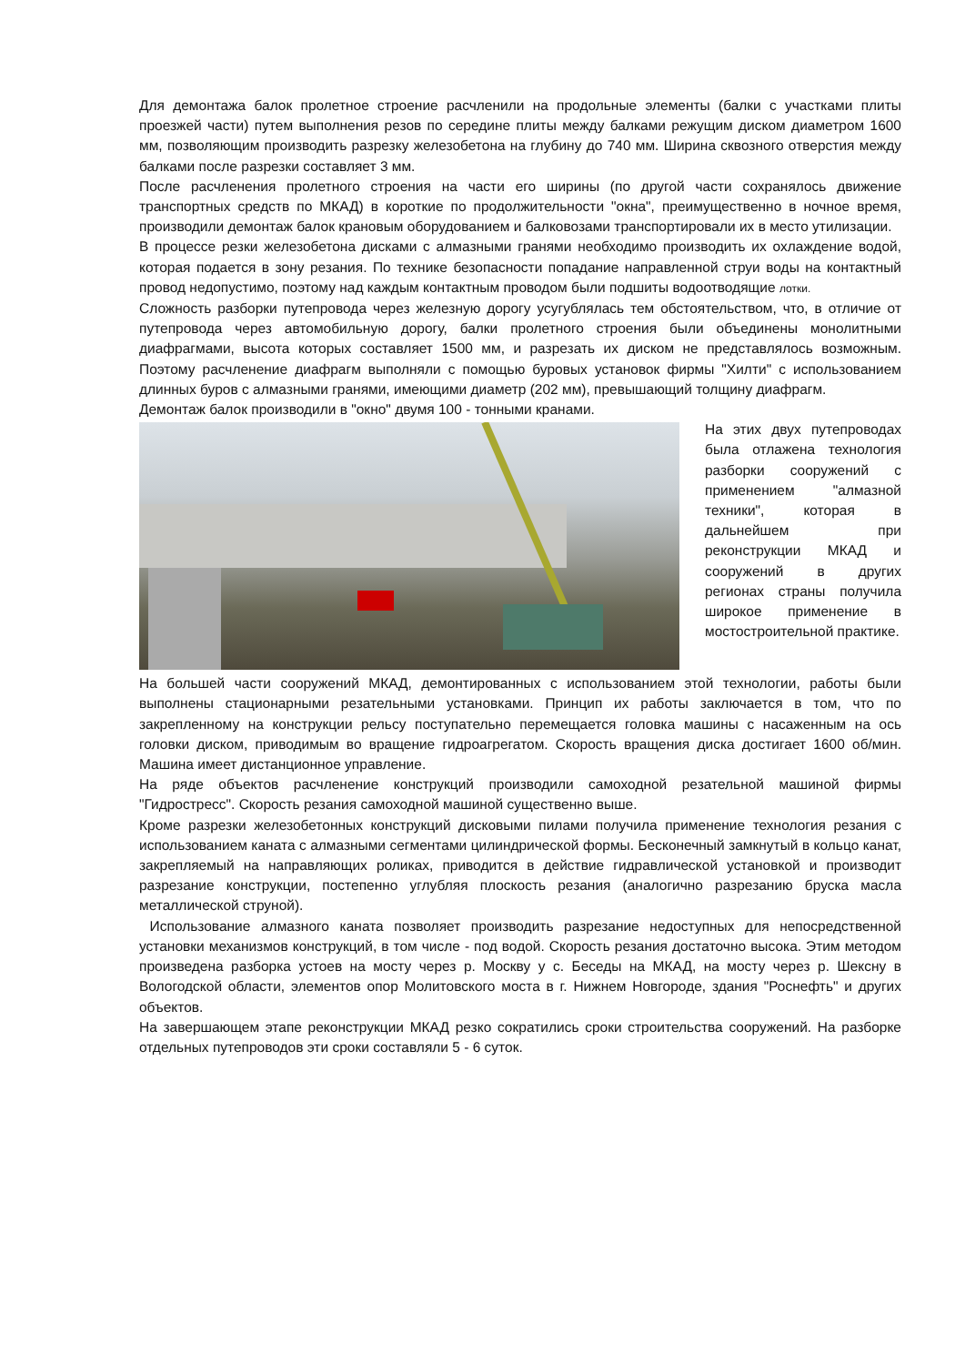Для демонтажа балок пролетное строение расчленили на продольные элементы (балки с участками плиты проезжей части) путем выполнения резов по середине плиты между балками режущим диском диаметром 1600 мм, позволяющим производить разрезку железобетона на глубину до 740 мм. Ширина сквозного отверстия между балками после разрезки составляет 3 мм.
После расчленения пролетного строения на части его ширины (по другой части сохранялось движение транспортных средств по МКАД) в короткие по продолжительности "окна", преимущественно в ночное время, производили демонтаж балок крановым оборудованием и балковозами транспортировали их в место утилизации.
В процессе резки железобетона дисками с алмазными гранями необходимо производить их охлаждение водой, которая подается в зону резания. По технике безопасности попадание направленной струи воды на контактный провод недопустимо, поэтому над каждым контактным проводом были подшиты водоотводящие лотки.
Сложность разборки путепровода через железную дорогу усугублялась тем обстоятельством, что, в отличие от путепровода через автомобильную дорогу, балки пролетного строения были объединены монолитными диафрагмами, высота которых составляет 1500 мм, и разрезать их диском не представлялось возможным. Поэтому расчленение диафрагм выполняли с помощью буровых установок фирмы "Хилти" с использованием длинных буров с алмазными гранями, имеющими диаметр (202 мм), превышающий толщину диафрагм.
Демонтаж балок производили в "окно" двумя 100 - тонными кранами.
На этих двух путепроводах была отлажена технология разборки сооружений с применением "алмазной техники", которая в дальнейшем при реконструкции МКАД и сооружений в других регионах страны получила широкое применение в мостостроительной практике.
На большей части сооружений МКАД, демонтированных с использованием этой технологии, работы были выполнены стационарными резательными установками. Принцип их работы заключается в том, что по закрепленному на конструкции рельсу поступательно перемещается головка машины с насаженным на ось головки диском, приводимым во вращение гидроагрегатом. Скорость вращения диска достигает 1600 об/мин. Машина имеет дистанционное управление.
На ряде объектов расчленение конструкций производили самоходной резательной машиной фирмы "Гидростресс". Скорость резания самоходной машиной существенно выше.
Кроме разрезки железобетонных конструкций дисковыми пилами получила применение технология резания с использованием каната с алмазными сегментами цилиндрической формы. Бесконечный замкнутый в кольцо канат, закрепляемый на направляющих роликах, приводится в действие гидравлической установкой и производит разрезание конструкции, постепенно углубляя плоскость резания (аналогично разрезанию бруска масла металлической струной).
Использование алмазного каната позволяет производить разрезание недоступных для непосредственной установки механизмов конструкций, в том числе - под водой. Скорость резания достаточно высока. Этим методом произведена разборка устоев на мосту через р. Москву у с. Беседы на МКАД, на мосту через р. Шексну в Вологодской области, элементов опор Молитовского моста в г. Нижнем Новгороде, здания "Роснефть" и других объектов.
На завершающем этапе реконструкции МКАД резко сократились сроки строительства сооружений. На разборке отдельных путепроводов эти сроки составляли 5 - 6 суток.